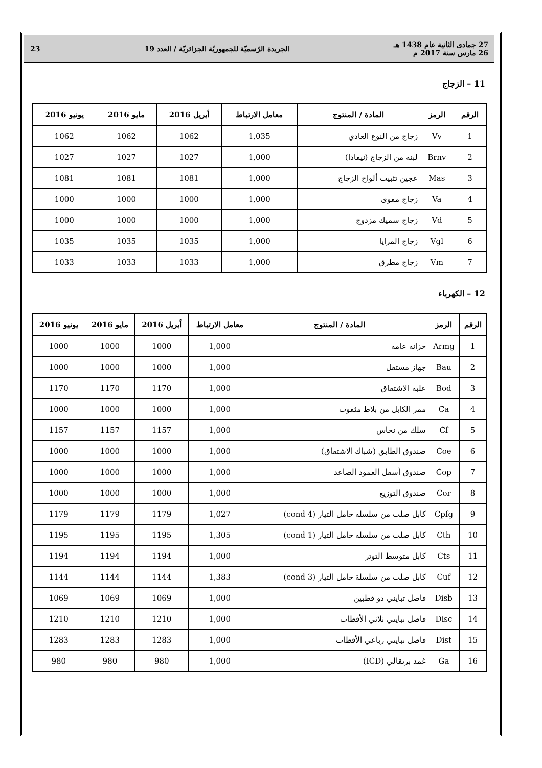27 جمادى الثانية عام 1438 هـ
26 مارس سنة 2017 م
الجريدة الرّسميّة للجمهوريّة الجزائريّة / العدد 19
23
11 – الزجاج
| الرقم | الرمز | المادة / المنتوج | معامل الارتباط | أبريل 2016 | مايو 2016 | يونيو 2016 |
| --- | --- | --- | --- | --- | --- | --- |
| 1 | Vv | زجاج من النوع العادي | 1,035 | 1062 | 1062 | 1062 |
| 2 | Brnv | لبنة من الزجاج (نيفادا) | 1,000 | 1027 | 1027 | 1027 |
| 3 | Mas | عجين تثبيت ألواح الزجاج | 1,000 | 1081 | 1081 | 1081 |
| 4 | Va | زجاج مقوى | 1,000 | 1000 | 1000 | 1000 |
| 5 | Vd | زجاج سميك مزدوج | 1,000 | 1000 | 1000 | 1000 |
| 6 | Vgl | زجاج المرايا | 1,000 | 1035 | 1035 | 1035 |
| 7 | Vm | زجاج مطرق | 1,000 | 1033 | 1033 | 1033 |
12 – الكهرباء
| الرقم | الرمز | المادة / المنتوج | معامل الارتباط | أبريل 2016 | مايو 2016 | يونيو 2016 |
| --- | --- | --- | --- | --- | --- | --- |
| 1 | Armg | خزانة عامة | 1,000 | 1000 | 1000 | 1000 |
| 2 | Bau | جهاز مستقل | 1,000 | 1000 | 1000 | 1000 |
| 3 | Bod | علبة الاشتقاق | 1,000 | 1170 | 1170 | 1170 |
| 4 | Ca | ممر الكابل من بلاط مثقوب | 1,000 | 1000 | 1000 | 1000 |
| 5 | Cf | سلك من نحاس | 1,000 | 1157 | 1157 | 1157 |
| 6 | Coe | صندوق الطابق (شباك الاشتقاق) | 1,000 | 1000 | 1000 | 1000 |
| 7 | Cop | صندوق أسفل العمود الصاعد | 1,000 | 1000 | 1000 | 1000 |
| 8 | Cor | صندوق التوزيع | 1,000 | 1000 | 1000 | 1000 |
| 9 | Cpfg | كابل صلب من سلسلة حامل التيار (cond 4) | 1,027 | 1179 | 1179 | 1179 |
| 10 | Cth | كابل صلب من سلسلة حامل التيار (cond 1) | 1,305 | 1195 | 1195 | 1195 |
| 11 | Cts | كابل متوسط التوتر | 1,000 | 1194 | 1194 | 1194 |
| 12 | Cuf | كابل صلب من سلسلة حامل التيار (cond 3) | 1,383 | 1144 | 1144 | 1144 |
| 13 | Disb | فاصل تبايني ذو قطبين | 1,000 | 1069 | 1069 | 1069 |
| 14 | Disc | فاصل تبايني ثلاثي الأقطاب | 1,000 | 1210 | 1210 | 1210 |
| 15 | Dist | فاصل تبايني رباعي الأقطاب | 1,000 | 1283 | 1283 | 1283 |
| 16 | Ga | غمد برتقالي (ICD) | 1,000 | 980 | 980 | 980 |